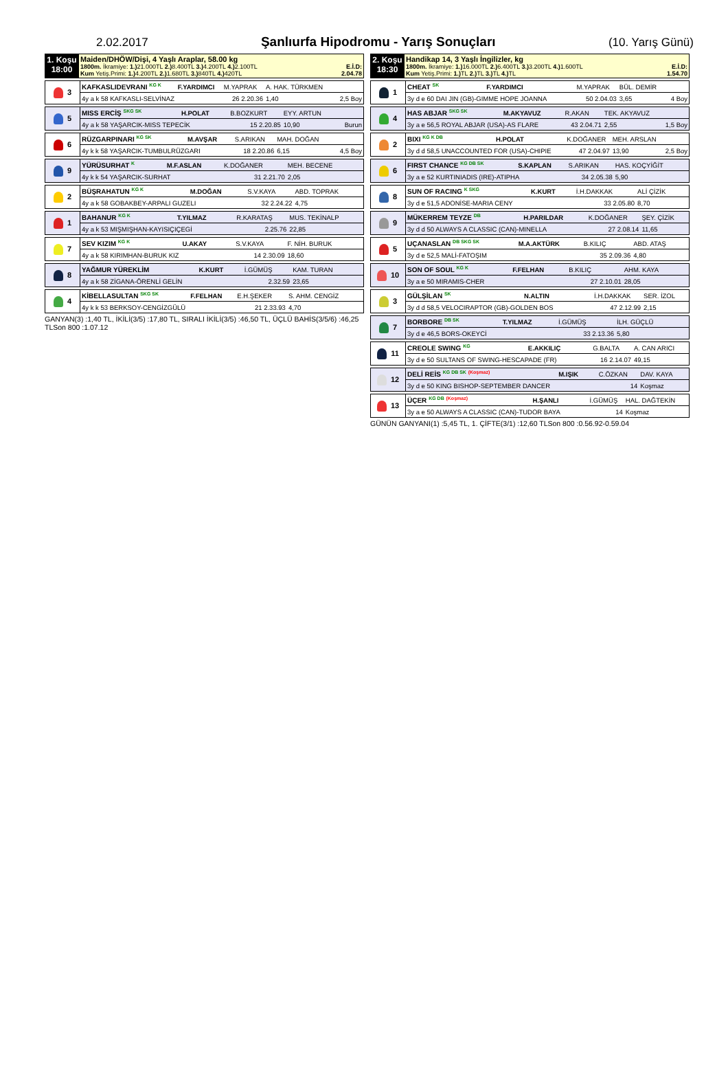2.02.2017 Şanlıurfa Hipodromu - Yarış Sonuçları
(10. Yarış Günü)
| 1. Koşu 18:00 | Maiden/DHÖW/Dişi, 4 Yaşlı Araplar, 58.00 kg 1800m. İkramiye: 1.) 21.000TL 2.) 8.400TL 3.) 4.200TL 4.) 2.100TL E.İ.D: Kum Yetiş.Primi: 1.) 4.200TL 2.) 1.680TL 3.) 840TL 4.) 420TL 2.04.78 |
| 3 | KAFKASLIDEVRANI <sup>KG K</sup> | F.YARDIMCI | M.YAPRAK | A. HAK. TÜRKMEN | |
| | 4y a k 58 KAFKASLI-SELVİNAZ | | 26 2.20.36 | 1,40 | 2,5 Boy |
| 5 | MISS ERCİŞ <sup>SKG SK</sup> | H.POLAT | B.BOZKURT | EYY. ARTUN | |
| | 4y a k 58 YAŞARCIK-MISS TEPECİK | | 15 2.20.85 | 10,90 | Burun |
| 6 | RÜZGARPINARI <sup>KG SK</sup> | M.AVŞAR | S.ARIKAN | MAH. DOĞAN | |
| | 4y k k 58 YAŞARCIK-TUMBULRÜZGARI | | 18 2.20.86 | 6,15 | 4,5 Boy |
| 9 | YÜRÜSURHAT <sup>K</sup> | M.F.ASLAN | K.DOĞANER | MEH. BECENE | |
| | 4y k k 54 YAŞARCIK-SURHAT | | 31 2.21.70 | 2,05 | |
| 2 | BÜŞRAHATUN <sup>KG K</sup> | M.DOĞAN | S.V.KAYA | ABD. TOPRAK | |
| | 4y a k 58 GOBAKBEY-ARPALI GUZELI | | 32 2.24.22 | 4,75 | |
| 1 | BAHANUR <sup>KG K</sup> | T.YILMAZ | R.KARATAŞ | MUS. TEKİNALP | |
| | 4y a k 53 MIŞMIŞHAN-KAYISIÇIÇEGİ | | 2.25.76 | 22,85 | |
| 7 | SEV KIZIM <sup>KG K</sup> | U.AKAY | S.V.KAYA | F. NİH. BURUK | |
| | 4y a k 58 KIRIMHAN-BURUK KIZ | | 14 2.30.09 | 18,60 | |
| 8 | YAĞMUR YÜREKLİM | K.KURT | İ.GÜMÜŞ | KAM. TURAN | |
| | 4y a k 58 ZİGANA-ÖRENLİ GELİN | | 2.32.59 | 23,65 | |
| 4 | KİBELLASULTAN <sup>SKG SK</sup> | F.FELHAN | E.H.ŞEKER | S. AHM. CENGİZ | |
| | 4y k k 53 BERKSOY-CENGİZGÜLÜ | | 21 2.33.93 | 4,70 | |
GANYAN(3) :1,40 TL, İKİLİ(3/5) :17,80 TL, SIRALI İKİLİ(3/5) :46,50 TL, ÜÇLÜ BAHİS(3/5/6) :46,25 TLSon 800 :1.07.12
| 2. Koşu 18:30 | Handikap 14, 3 Yaşlı İngilizler, kg 1800m. İkramiye: 1.) 16.000TL 2.) 6.400TL 3.) 3.200TL 4.) 1.600TL E.İ.D: Kum Yetiş.Primi: 1.) TL 2.) TL 3.) TL 4.) TL 1.54.70 |
| 1 | CHEAT <sup>SK</sup> | F.YARDIMCI | M.YAPRAK | BÜL. DEMİR | |
| | 3y d e 60 DAI JIN (GB)-GIMME HOPE JOANNA | | 50 2.04.03 | 3,65 | 4 Boy |
| 4 | HAS ABJAR <sup>SKG SK</sup> | M.AKYAVUZ | R.AKAN | TEK. AKYAVUZ | |
| | 3y a e 56,5 ROYAL ABJAR (USA)-AS FLARE | | 43 2.04.71 | 2,55 | 1,5 Boy |
| 2 | BIXI <sup>KG K DB</sup> | H.POLAT | K.DOĞANER | MEH. ARSLAN | |
| | 3y d d 58,5 UNACCOUNTED FOR (USA)-CHIPIE | | 47 2.04.97 | 13,90 | 2,5 Boy |
| 6 | FIRST CHANCE <sup>KG DB SK</sup> | S.KAPLAN | S.ARIKAN | HAS. KOÇYİĞİT | |
| | 3y a e 52 KURTINIADIS (IRE)-ATIPHA | | 34 2.05.38 | 5,90 | |
| 8 | SUN OF RACING <sup>K SKG</sup> | K.KURT | İ.H.DAKKAK | ALİ ÇİZİK | |
| | 3y d e 51,5 ADONİSE-MARIA CENY | | 33 2.05.80 | 8,70 | |
| 9 | MÜKERREM TEYZE <sup>DB</sup> | H.PARILDAR | K.DOĞANER | ŞEY. ÇİZİK | |
| | 3y d d 50 ALWAYS A CLASSIC (CAN)-MINELLA | | 27 2.08.14 | 11,65 | |
| 5 | UÇANASLAN <sup>DB SKG SK</sup> | M.A.AKTÜRK | B.KILIÇ | ABD. ATAŞ | |
| | 3y d e 52,5 MALİ-FATOŞIM | | 35 2.09.36 | 4,80 | |
| 10 | SON OF SOUL <sup>KG K</sup> | F.FELHAN | B.KILIÇ | AHM. KAYA | |
| | 3y a e 50 MIRAMIS-CHER | | 27 2.10.01 | 28,05 | |
| 3 | GÜLŞİLAN <sup>SK</sup> | N.ALTIN | İ.H.DAKKAK | SER. İZOL | |
| | 3y d d 58,5 VELOCIRAPTOR (GB)-GOLDEN BOS | | 47 2.12.99 | 2,15 | |
| 7 | BORBORE <sup>DB SK</sup> | T.YILMAZ | İ.GÜMÜŞ | İLH. GÜÇLÜ | |
| | 3y d e 46,5 BORS-OKEYCİ | | 33 2.13.36 | 5,80 | |
| 11 | CREOLE SWING <sup>KG</sup> | E.AKKILIÇ | G.BALTA | A. CAN ARICI | |
| | 3y d e 50 SULTANS OF SWING-HESCAPADE (FR) | | 16 2.14.07 | 49,15 | |
| 12 | DELİ REİS <sup>KG DB SK</sup> <sup>(Koşmaz)</sup> | M.IŞIK | C.ÖZKAN | DAV. KAYA | |
| | 3y d e 50 KING BISHOP-SEPTEMBER DANCER | | 14 | Koşmaz | |
| 13 | ÜÇER <sup>KG DB</sup> <sup>(Koşmaz)</sup> | H.ŞANLI | İ.GÜMÜŞ | HAL. DAĞTEKİN | |
| | 3y a e 50 ALWAYS A CLASSIC (CAN)-TUDOR BAYA | | 14 | Koşmaz | |
GÜNÜN GANYANI(1) :5,45 TL, 1. ÇİFTE(3/1) :12,60 TLSon 800 :0.56.92-0.59.04